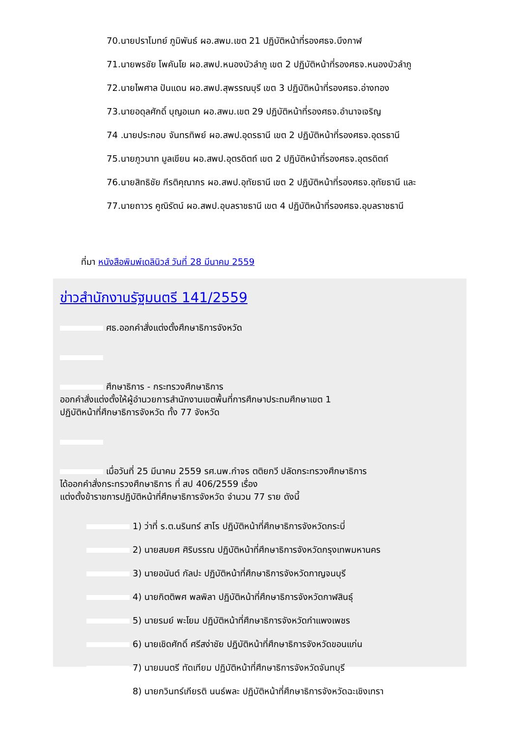70.นายปราโมทย์ ภูมิพันธ์ ผอ.สพม.เขต 21 ปฏิบัติหน้าที่รองศธจ.บึงกาฬ
71.นายพรชัย โพคันโย ผอ.สพป.หนองบัวลำภู เขต 2 ปฏิบัติหน้าที่รองศธจ.หนองบัวลำภู
72.นายไพศาล ปันแดน ผอ.สพป.สุพรรณบุรี เขต 3 ปฏิบัติหน้าที่รองศธจ.อ่างทอง
73.นายอดุลศักดิ์ บุญอเนก ผอ.สพม.เขต 29 ปฏิบัติหน้าที่รองศธจ.อำนาจเจริญ
74 .นายประกอบ จันทรทิพย์ ผอ.สพป.อุดรธานี เขต 2 ปฏิบัติหน้าที่รองศธจ.อุดรธานี
75.นายภูวนาท มูลเขียน ผอ.สพป.อุตรดิตถ์ เขต 2 ปฏิบัติหน้าที่รองศธจ.อุตรดิตถ์
76.นายสิทธิชัย กีรติคุณากร ผอ.สพป.อุทัยธานี เขต 2 ปฏิบัติหน้าที่รองศธจ.อุทัยธานี และ
77.นายถาวร คูณิรัตน์ ผอ.สพป.อุบลราชธานี เขต 4 ปฏิบัติหน้าที่รองศธจ.อุบลราชธานี
ที่มา หนังสือพิมพ์เดลินิวส์ วันที่ 28 มีนาคม 2559
ข่าวสำนักงานรัฐมนตรี 141/2559
ศธ.ออกคำสั่งแต่งตั้งศึกษาธิการจังหวัด
ศึกษาธิการ - กระทรวงศึกษาธิการ
ออกคำสั่งแต่งตั้งให้ผู้อำนวยการสำนักงานเขตพื้นที่การศึกษาประถมศึกษาเขต 1
ปฏิบัติหน้าที่ศึกษาธิการจังหวัด ทั้ง 77 จังหวัด
เมื่อวันที่ 25 มีนาคม 2559 รศ.นพ.กำจร ตติยกวี ปลัดกระทรวงศึกษาธิการ
ได้ออกคำสั่งกระทรวงศึกษาธิการ ที่ สป 406/2559 เรื่อง
แต่งตั้งข้าราชการปฏิบัติหน้าที่ศึกษาธิการจังหวัด จำนวน 77 ราย ดังนี้
1) ว่าที่ ร.ต.นรินทร์ สาโร ปฏิบัติหน้าที่ศึกษาธิการจังหวัดกระบี่
2) นายสมยศ ศิริบรรณ ปฏิบัติหน้าที่ศึกษาธิการจังหวัดกรุงเทพมหานคร
3) นายอนันต์ กัลปะ ปฏิบัติหน้าที่ศึกษาธิการจังหวัดกาญจนบุรี
4) นายกิตติพศ พลพิลา ปฏิบัติหน้าที่ศึกษาธิการจังหวัดกาฬสินธุ์
5) นายรมย์ พะโยม ปฏิบัติหน้าที่ศึกษาธิการจังหวัดกำแพงเพชร
6) นายเชิดศักดิ์ ศรีสง่าชัย ปฏิบัติหน้าที่ศึกษาธิการจังหวัดขอนแก่น
7) นายมนตรี ทัดเทียม ปฏิบัติหน้าที่ศึกษาธิการจังหวัดจันทบุรี
8) นายกวินทร์เกียรติ นนธ์พละ ปฏิบัติหน้าที่ศึกษาธิการจังหวัดฉะเชิงเทรา